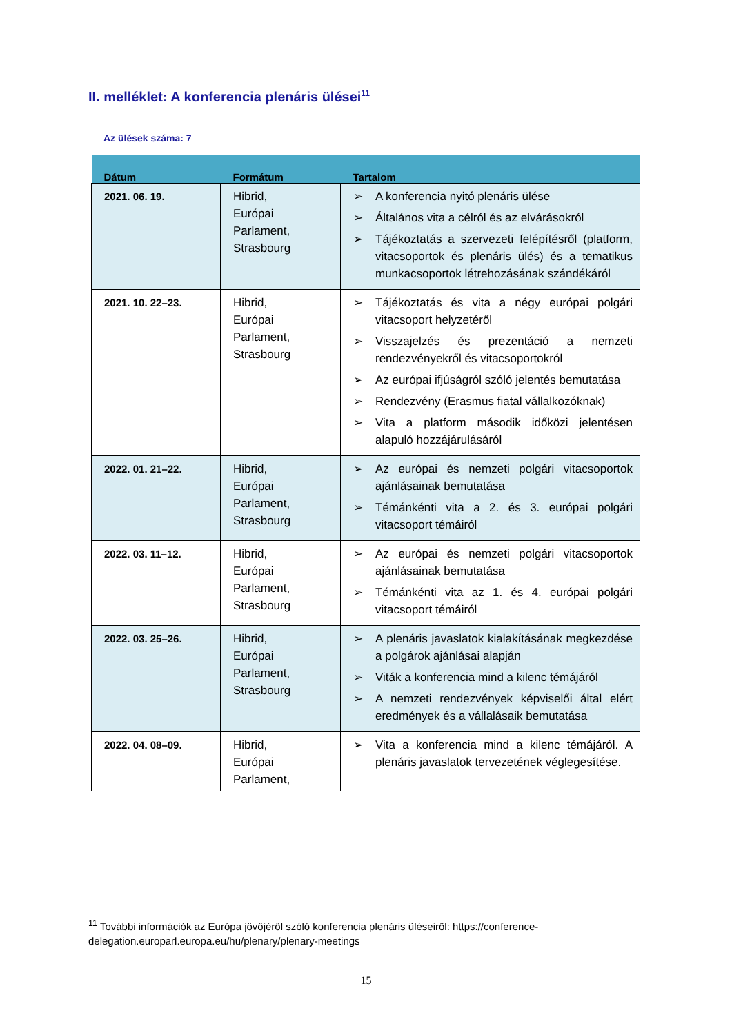II. melléklet: A konferencia plenáris ülései<sup>11</sup>
Az ülések száma: 7
| Dátum | Formátum | Tartalom |
| --- | --- | --- |
| 2021. 06. 19. | Hibrid, Európai Parlament, Strasbourg | ➢ A konferencia nyitó plenáris ülése ➢ Általános vita a célról és az elvárásokról ➢ Tájékoztatás a szervezeti felépítésről (platform, vitacsoportok és plenáris ülés) és a tematikus munkacsoportok létrehozásának szándékáról |
| 2021. 10. 22–23. | Hibrid, Európai Parlament, Strasbourg | ➢ Tájékoztatás és vita a négy európai polgári vitacsoport helyzetéről ➢ Visszajelzés és prezentáció a nemzeti rendezvényekről és vitacsoportokról ➢ Az európai ifjúságról szóló jelentés bemutatása ➢ Rendezvény (Erasmus fiatal vállalkozóknak) ➢ Vita a platform második időközi jelentésen alapuló hozzájárulásáról |
| 2022. 01. 21–22. | Hibrid, Európai Parlament, Strasbourg | ➢ Az európai és nemzeti polgári vitacsoportok ajánlásainak bemutatása ➢ Témánkénti vita a 2. és 3. európai polgári vitacsoport témáiról |
| 2022. 03. 11–12. | Hibrid, Európai Parlament, Strasbourg | ➢ Az európai és nemzeti polgári vitacsoportok ajánlásainak bemutatása ➢ Témánkénti vita az 1. és 4. európai polgári vitacsoport témáiról |
| 2022. 03. 25–26. | Hibrid, Európai Parlament, Strasbourg | ➢ A plenáris javaslatok kialakításának megkezdése a polgárok ajánlásai alapján ➢ Viták a konferencia mind a kilenc témájáról ➢ A nemzeti rendezvények képviselői által elért eredmények és a vállalásaik bemutatása |
| 2022. 04. 08–09. | Hibrid, Európai Parlament, | ➢ Vita a konferencia mind a kilenc témájáról. A plenáris javaslatok tervezetének véglegesítése. |
<sup>11</sup> További információk az Európa jövőjéről szóló konferencia plenáris üléseiről: https://conference-delegation.europarl.europa.eu/hu/plenary/plenary-meetings
15